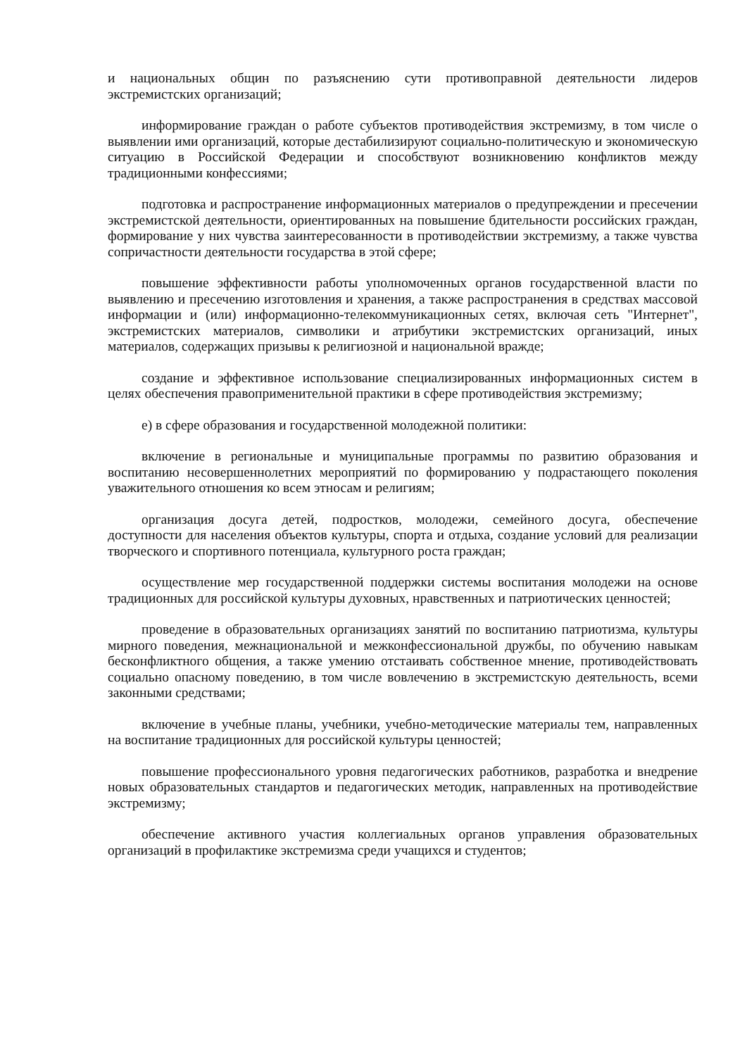и национальных общин по разъяснению сути противоправной деятельности лидеров экстремистских организаций;
информирование граждан о работе субъектов противодействия экстремизму, в том числе о выявлении ими организаций, которые дестабилизируют социально-политическую и экономическую ситуацию в Российской Федерации и способствуют возникновению конфликтов между традиционными конфессиями;
подготовка и распространение информационных материалов о предупреждении и пресечении экстремистской деятельности, ориентированных на повышение бдительности российских граждан, формирование у них чувства заинтересованности в противодействии экстремизму, а также чувства сопричастности деятельности государства в этой сфере;
повышение эффективности работы уполномоченных органов государственной власти по выявлению и пресечению изготовления и хранения, а также распространения в средствах массовой информации и (или) информационно-телекоммуникационных сетях, включая сеть "Интернет", экстремистских материалов, символики и атрибутики экстремистских организаций, иных материалов, содержащих призывы к религиозной и национальной вражде;
создание и эффективное использование специализированных информационных систем в целях обеспечения правоприменительной практики в сфере противодействия экстремизму;
е) в сфере образования и государственной молодежной политики:
включение в региональные и муниципальные программы по развитию образования и воспитанию несовершеннолетних мероприятий по формированию у подрастающего поколения уважительного отношения ко всем этносам и религиям;
организация досуга детей, подростков, молодежи, семейного досуга, обеспечение доступности для населения объектов культуры, спорта и отдыха, создание условий для реализации творческого и спортивного потенциала, культурного роста граждан;
осуществление мер государственной поддержки системы воспитания молодежи на основе традиционных для российской культуры духовных, нравственных и патриотических ценностей;
проведение в образовательных организациях занятий по воспитанию патриотизма, культуры мирного поведения, межнациональной и межконфессиональной дружбы, по обучению навыкам бесконфликтного общения, а также умению отстаивать собственное мнение, противодействовать социально опасному поведению, в том числе вовлечению в экстремистскую деятельность, всеми законными средствами;
включение в учебные планы, учебники, учебно-методические материалы тем, направленных на воспитание традиционных для российской культуры ценностей;
повышение профессионального уровня педагогических работников, разработка и внедрение новых образовательных стандартов и педагогических методик, направленных на противодействие экстремизму;
обеспечение активного участия коллегиальных органов управления образовательных организаций в профилактике экстремизма среди учащихся и студентов;